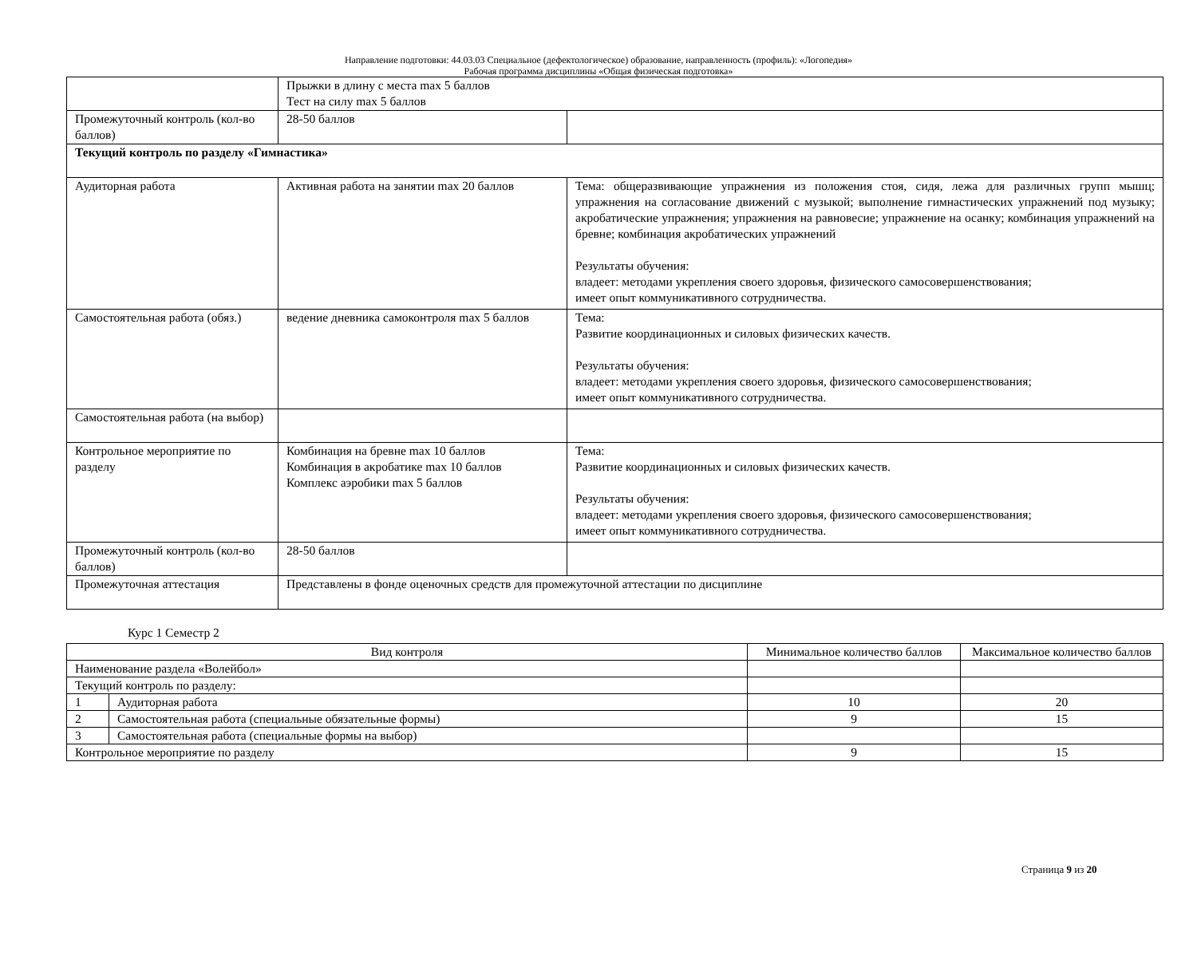Направление подготовки: 44.03.03 Специальное (дефектологическое) образование, направленность (профиль): «Логопедия»
Рабочая программа дисциплины «Общая физическая подготовка»
| | Прыжки в длину с места max 5 баллов Тест на силу max 5 баллов | |
| Промежуточный контроль (кол-во баллов) | 28-50 баллов | |
| Текущий контроль по разделу «Гимнастика» | | |
| Аудиторная работа | Активная работа на занятии max 20 баллов | Тема: общеразвивающие упражнения из положения стоя, сидя, лежа для различных групп мышц; упражнения на согласование движений с музыкой; выполнение гимнастических упражнений под музыку; акробатические упражнения; упражнения на равновесие; упражнение на осанку; комбинация упражнений на бревне; комбинация акробатических упражнений Результаты обучения: владеет: методами укрепления своего здоровья, физического самосовершенствования; имеет опыт коммуникативного сотрудничества. |
| Самостоятельная работа (обяз.) | ведение дневника самоконтроля max 5 баллов | Тема: Развитие координационных и силовых физических качеств. Результаты обучения: владеет: методами укрепления своего здоровья, физического самосовершенствования; имеет опыт коммуникативного сотрудничества. |
| Самостоятельная работа (на выбор) | | |
| Контрольное мероприятие по разделу | Комбинация на бревне max 10 баллов Комбинация в акробатике max 10 баллов Комплекс аэробики max 5 баллов | Тема: Развитие координационных и силовых физических качеств. Результаты обучения: владеет: методами укрепления своего здоровья, физического самосовершенствования; имеет опыт коммуникативного сотрудничества. |
| Промежуточный контроль (кол-во баллов) | 28-50 баллов | |
| Промежуточная аттестация | Представлены в фонде оценочных средств для промежуточной аттестации по дисциплине | |
Курс 1 Семестр 2
| Вид контроля | | Минимальное количество баллов | Максимальное количество баллов |
| --- | --- | --- | --- |
| Наименование раздела «Волейбол» | | | |
| Текущий контроль по разделу: | | | |
| 1 | Аудиторная работа | 10 | 20 |
| 2 | Самостоятельная работа (специальные обязательные формы) | 9 | 15 |
| 3 | Самостоятельная работа (специальные формы на выбор) | | |
| Контрольное мероприятие по разделу | | 9 | 15 |
Страница 9 из 20